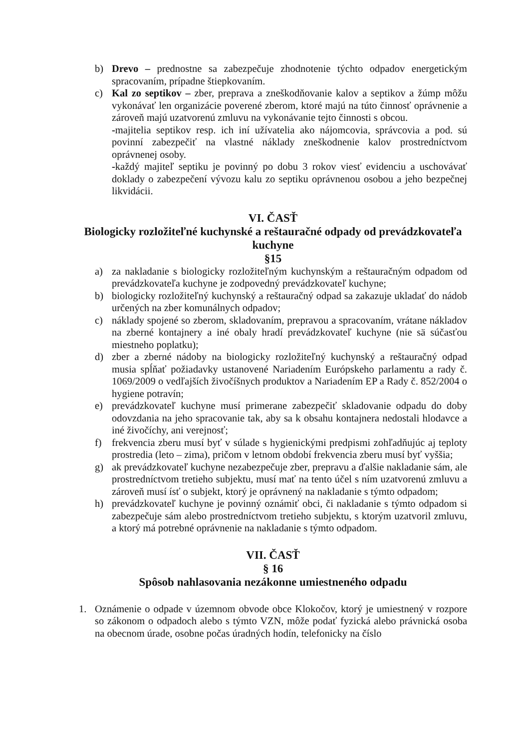b) Drevo – prednostne sa zabezpečuje zhodnotenie týchto odpadov energetickým spracovaním, prípadne štiepkovaním.
c) Kal zo septikov – zber, preprava a zneškodňovanie kalov a septikov a žúmp môžu vykonávať len organizácie poverené zberom, ktoré majú na túto činnosť oprávnenie a zároveň majú uzatvorenú zmluvu na vykonávanie tejto činnosti s obcou.
-majitelia septikov resp. ich iní užívatelia ako nájomcovia, správcovia a pod. sú povinní zabezpečiť na vlastné náklady zneškodnenie kalov prostredníctvom oprávnenej osoby.
-každý majiteľ septiku je povinný po dobu 3 rokov viesť evidenciu a uschovávať doklady o zabezpečení vývozu kalu zo septiku oprávnenou osobou a jeho bezpečnej likvidácii.
VI. ČASŤ
Biologicky rozložiteľné kuchynské a reštauračné odpady od prevádzkovateľa kuchyne
§15
a) za nakladanie s biologicky rozložiteľným kuchynským a reštauračným odpadom od prevádzkovateľa kuchyne je zodpovedný prevádzkovateľ kuchyne;
b) biologicky rozložiteľný kuchynský a reštauračný odpad sa zakazuje ukladať do nádob určených na zber komunálnych odpadov;
c) náklady spojené so zberom, skladovaním, prepravou a spracovaním, vrátane nákladov na zberné kontajnery a iné obaly hradí prevádzkovateľ kuchyne (nie sä súčasťou miestneho poplatku);
d) zber a zberné nádoby na biologicky rozložiteľný kuchynský a reštauračný odpad musia spĺňať požiadavky ustanovené Nariadením Európskeho parlamentu a rady č. 1069/2009 o vedľajších živočíšnych produktov a Nariadením EP a Rady č. 852/2004 o hygiene potravín;
e) prevádzkovateľ kuchyne musí primerane zabezpečiť skladovanie odpadu do doby odovzdania na jeho spracovanie tak, aby sa k obsahu kontajnera nedostali hlodavce a iné živočíchy, ani verejnosť;
f) frekvencia zberu musí byť v súlade s hygienickými predpismi zohľadňujúc aj teploty prostredia (leto – zima), pričom v letnom období frekvencia zberu musí byť vyššia;
g) ak prevádzkovateľ kuchyne nezabezpečuje zber, prepravu a ďalšie nakladanie sám, ale prostredníctvom tretieho subjektu, musí mať na tento účel s ním uzatvorenú zmluvu a zároveň musí ísť o subjekt, ktorý je oprávnený na nakladanie s týmto odpadom;
h) prevádzkovateľ kuchyne je povinný oznámiť obci, či nakladanie s týmto odpadom si zabezpečuje sám alebo prostredníctvom tretieho subjektu, s ktorým uzatvoril zmluvu, a ktorý má potrebné oprávnenie na nakladanie s týmto odpadom.
VII. ČASŤ
§ 16
Spôsob nahlasovania nezákonne umiestneného odpadu
1. Oznámenie o odpade v územnom obvode obce Klokočov, ktorý je umiestnený v rozpore so zákonom o odpadoch alebo s týmto VZN, môže podať fyzická alebo právnická osoba na obecnom úrade, osobne počas úradných hodín, telefonicky na číslo